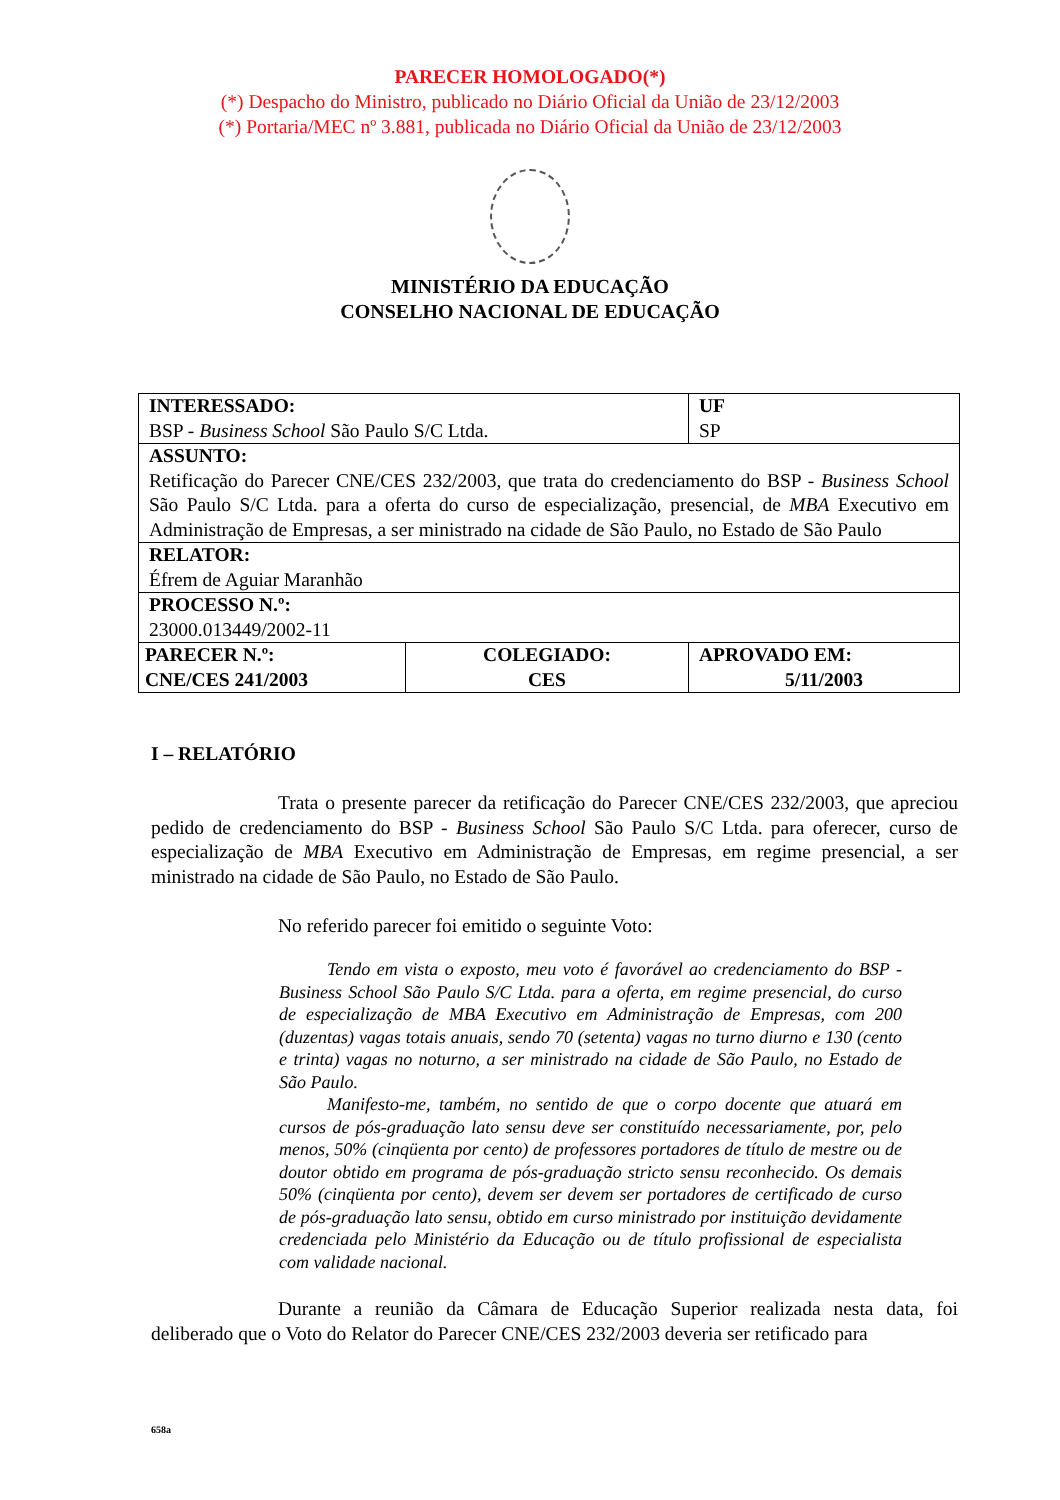PARECER HOMOLOGADO(*)
(*) Despacho do Ministro, publicado no Diário Oficial da União de 23/12/2003
(*) Portaria/MEC nº 3.881, publicada no Diário Oficial da União de 23/12/2003
MINISTÉRIO DA EDUCAÇÃO
CONSELHO NACIONAL DE EDUCAÇÃO
| INTERESSADO: BSP - Business School São Paulo S/C Ltda. | | UF SP |
| ASSUNTO: Retificação do Parecer CNE/CES 232/2003, que trata do credenciamento do BSP - Business School São Paulo S/C Ltda. para a oferta do curso de especialização, presencial, de MBA Executivo em Administração de Empresas, a ser ministrado na cidade de São Paulo, no Estado de São Paulo | | |
| RELATOR: Éfrem de Aguiar Maranhão | | |
| PROCESSO N.º: 23000.013449/2002-11 | | |
| PARECER N.º: CNE/CES 241/2003 | COLEGIADO: CES | APROVADO EM: 5/11/2003 |
I – RELATÓRIO
Trata o presente parecer da retificação do Parecer CNE/CES 232/2003, que apreciou pedido de credenciamento do BSP - Business School São Paulo S/C Ltda. para oferecer, curso de especialização de MBA Executivo em Administração de Empresas, em regime presencial, a ser ministrado na cidade de São Paulo, no Estado de São Paulo.
No referido parecer foi emitido o seguinte Voto:
Tendo em vista o exposto, meu voto é favorável ao credenciamento do BSP - Business School São Paulo S/C Ltda. para a oferta, em regime presencial, do curso de especialização de MBA Executivo em Administração de Empresas, com 200 (duzentas) vagas totais anuais, sendo 70 (setenta) vagas no turno diurno e 130 (cento e trinta) vagas no noturno, a ser ministrado na cidade de São Paulo, no Estado de São Paulo.
Manifesto-me, também, no sentido de que o corpo docente que atuará em cursos de pós-graduação lato sensu deve ser constituído necessariamente, por, pelo menos, 50% (cinqüenta por cento) de professores portadores de título de mestre ou de doutor obtido em programa de pós-graduação stricto sensu reconhecido. Os demais 50% (cinqüenta por cento), devem ser devem ser portadores de certificado de curso de pós-graduação lato sensu, obtido em curso ministrado por instituição devidamente credenciada pelo Ministério da Educação ou de título profissional de especialista com validade nacional.
Durante a reunião da Câmara de Educação Superior realizada nesta data, foi deliberado que o Voto do Relator do Parecer CNE/CES 232/2003 deveria ser retificado para
658a